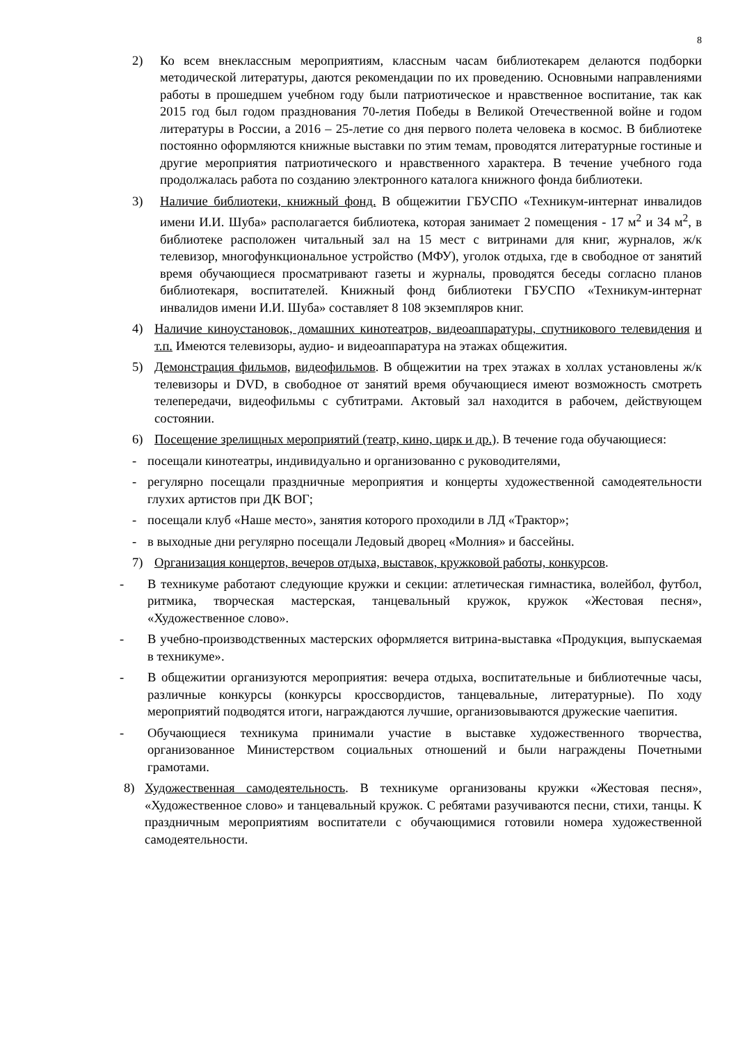8
2) Ко всем внеклассным мероприятиям, классным часам библиотекарем делаются подборки методической литературы, даются рекомендации по их проведению. Основными направлениями работы в прошедшем учебном году были патриотическое и нравственное воспитание, так как 2015 год был годом празднования 70-летия Победы в Великой Отечественной войне и годом литературы в России, а 2016 – 25-летие со дня первого полета человека в космос. В библиотеке постоянно оформляются книжные выставки по этим темам, проводятся литературные гостиные и другие мероприятия патриотического и нравственного характера. В течение учебного года продолжалась работа по созданию электронного каталога книжного фонда библиотеки.
3) Наличие библиотеки, книжный фонд. В общежитии ГБУСПО «Техникум-интернат инвалидов имени И.И. Шуба» располагается библиотека, которая занимает 2 помещения - 17 м<sup>2</sup> и 34 м<sup>2</sup>, в библиотеке расположен читальный зал на 15 мест с витринами для книг, журналов, ж/к телевизор, многофункциональное устройство (МФУ), уголок отдыха, где в свободное от занятий время обучающиеся просматривают газеты и журналы, проводятся беседы согласно планов библиотекаря, воспитателей. Книжный фонд библиотеки ГБУСПО «Техникум-интернат инвалидов имени И.И. Шуба» составляет 8 108 экземпляров книг.
4) Наличие киноустановок, домашних кинотеатров, видеоаппаратуры, спутникового телевидения и т.п. Имеются телевизоры, аудио- и видеоаппаратура на этажах общежития.
5) Демонстрация фильмов, видеофильмов. В общежитии на трех этажах в холлах установлены ж/к телевизоры и DVD, в свободное от занятий время обучающиеся имеют возможность смотреть телепередачи, видеофильмы с субтитрами. Актовый зал находится в рабочем, действующем состоянии.
6) Посещение зрелищных мероприятий (театр, кино, цирк и др.). В течение года обучающиеся:
- посещали кинотеатры, индивидуально и организованно с руководителями,
- регулярно посещали праздничные мероприятия и концерты художественной самодеятельности глухих артистов при ДК ВОГ;
- посещали клуб «Наше место», занятия которого проходили в ЛД «Трактор»;
- в выходные дни регулярно посещали Ледовый дворец «Молния» и бассейны.
7) Организация концертов, вечеров отдыха, выставок, кружковой работы, конкурсов.
- В техникуме работают следующие кружки и секции: атлетическая гимнастика, волейбол, футбол, ритмика, творческая мастерская, танцевальный кружок, кружок «Жестовая песня», «Художественное слово».
- В учебно-производственных мастерских оформляется витрина-выставка «Продукция, выпускаемая в техникуме».
- В общежитии организуются мероприятия: вечера отдыха, воспитательные и библиотечные часы, различные конкурсы (конкурсы кроссвордистов, танцевальные, литературные). По ходу мероприятий подводятся итоги, награждаются лучшие, организовываются дружеские чаепития.
- Обучающиеся техникума принимали участие в выставке художественного творчества, организованное Министерством социальных отношений и были награждены Почетными грамотами.
8) Художественная самодеятельность. В техникуме организованы кружки «Жестовая песня», «Художественное слово» и танцевальный кружок. С ребятами разучиваются песни, стихи, танцы. К праздничным мероприятиям воспитатели с обучающимися готовили номера художественной самодеятельности.